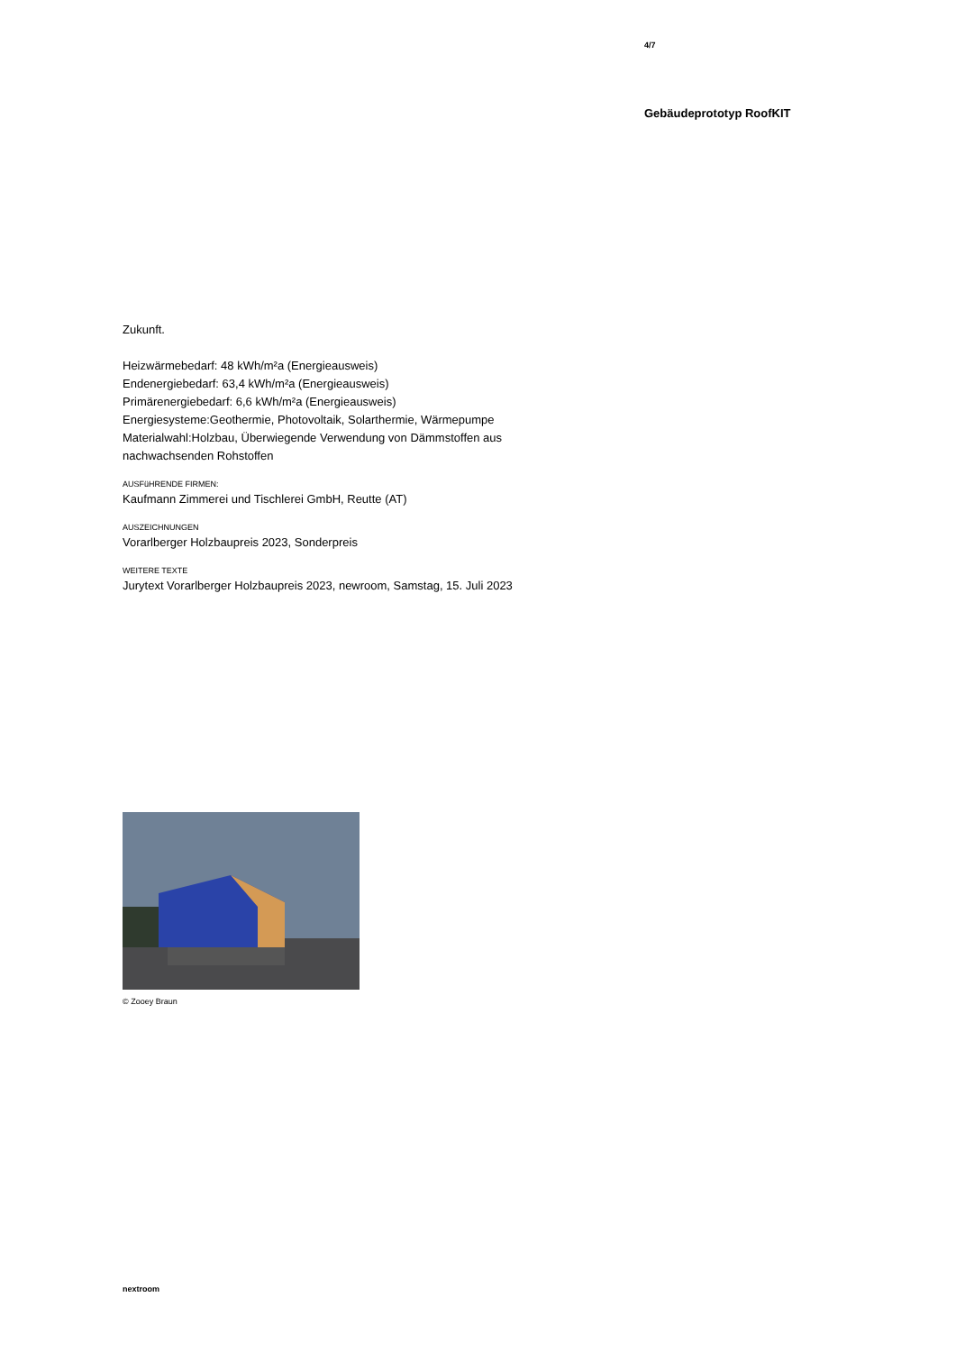4/7
Gebäudeprototyp RoofKIT
Zukunft.
Heizwärmebedarf: 48 kWh/m²a (Energieausweis)
Endenergiebedarf: 63,4 kWh/m²a (Energieausweis)
Primärenergiebedarf: 6,6 kWh/m²a (Energieausweis)
Energiesysteme:Geothermie, Photovoltaik, Solarthermie, Wärmepumpe
Materialwahl:Holzbau, Überwiegende Verwendung von Dämmstoffen aus nachwachsenden Rohstoffen
AUSFüHRENDE FIRMEN:
Kaufmann Zimmerei und Tischlerei GmbH, Reutte (AT)
AUSZEICHNUNGEN
Vorarlberger Holzbaupreis 2023, Sonderpreis
WEITERE TEXTE
Jurytext Vorarlberger Holzbaupreis 2023, newroom, Samstag, 15. Juli 2023
© Zooey Braun
nextroom